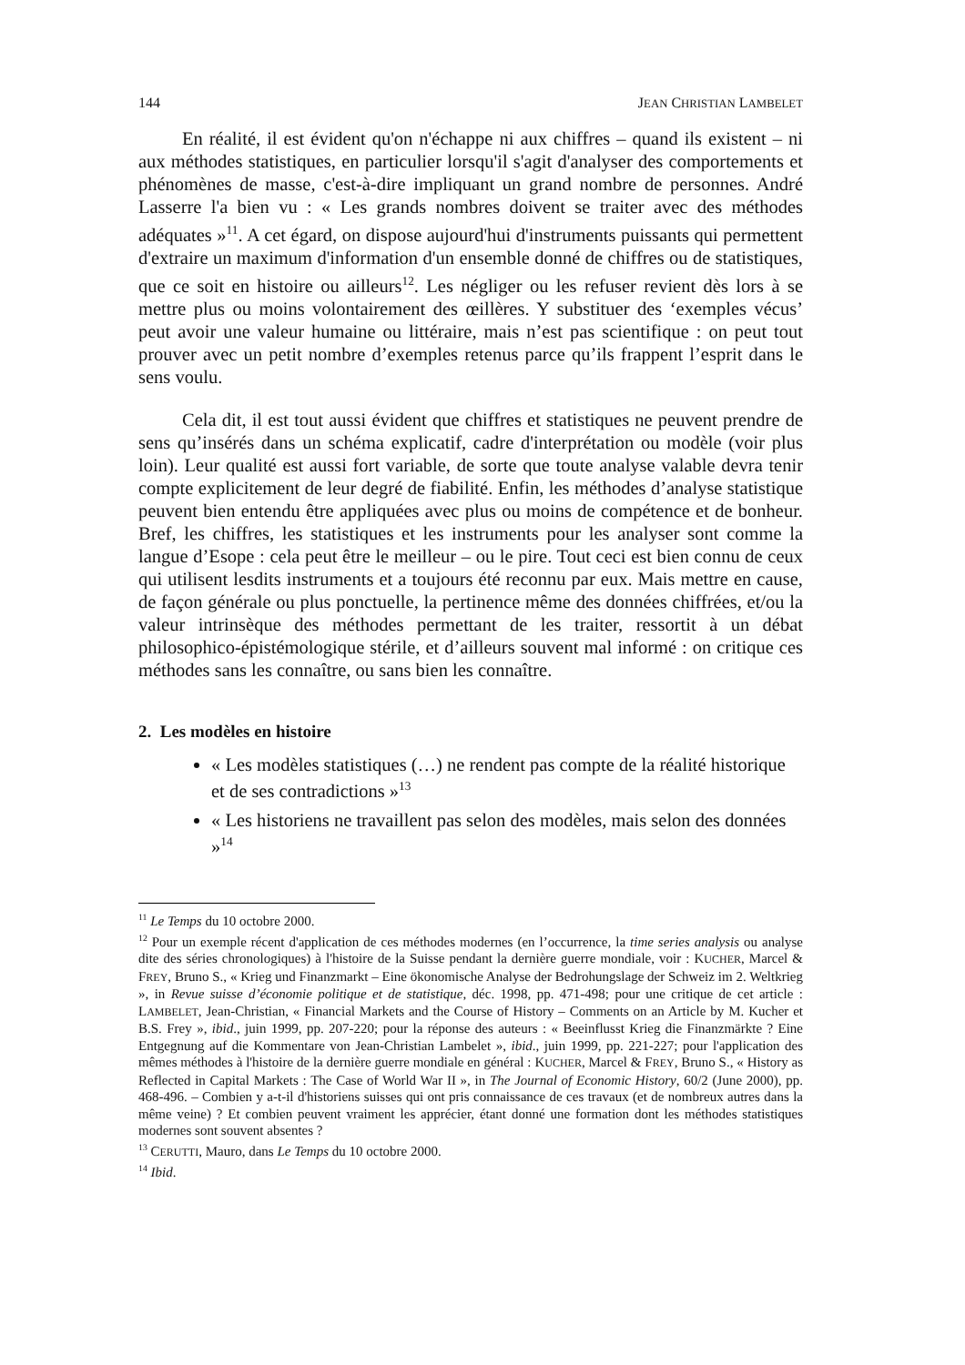144 JEAN CHRISTIAN LAMBELET
En réalité, il est évident qu'on n'échappe ni aux chiffres – quand ils existent – ni aux méthodes statistiques, en particulier lorsqu'il s'agit d'analyser des comportements et phénomènes de masse, c'est-à-dire impliquant un grand nombre de personnes. André Lasserre l'a bien vu : « Les grands nombres doivent se traiter avec des méthodes adéquates »<sup>11</sup>. A cet égard, on dispose aujourd'hui d'instruments puissants qui permettent d'extraire un maximum d'information d'un ensemble donné de chiffres ou de statistiques, que ce soit en histoire ou ailleurs<sup>12</sup>. Les négliger ou les refuser revient dès lors à se mettre plus ou moins volontairement des œillères. Y substituer des ‘exemples vécus’ peut avoir une valeur humaine ou littéraire, mais n’est pas scientifique : on peut tout prouver avec un petit nombre d’exemples retenus parce qu’ils frappent l’esprit dans le sens voulu.
Cela dit, il est tout aussi évident que chiffres et statistiques ne peuvent prendre de sens qu’insérés dans un schéma explicatif, cadre d'interprétation ou modèle (voir plus loin). Leur qualité est aussi fort variable, de sorte que toute analyse valable devra tenir compte explicitement de leur degré de fiabilité. Enfin, les méthodes d’analyse statistique peuvent bien entendu être appliquées avec plus ou moins de compétence et de bonheur. Bref, les chiffres, les statistiques et les instruments pour les analyser sont comme la langue d’Esope : cela peut être le meilleur – ou le pire. Tout ceci est bien connu de ceux qui utilisent lesdits instruments et a toujours été reconnu par eux. Mais mettre en cause, de façon générale ou plus ponctuelle, la pertinence même des données chiffrées, et/ou la valeur intrinsèque des méthodes permettant de les traiter, ressortit à un débat philosophico-épistémologique stérile, et d’ailleurs souvent mal informé : on critique ces méthodes sans les connaître, ou sans bien les connaître.
2. Les modèles en histoire
« Les modèles statistiques (…) ne rendent pas compte de la réalité historique et de ses contradictions »<sup>13</sup>
« Les historiens ne travaillent pas selon des modèles, mais selon des données »<sup>14</sup>
<sup>11</sup> Le Temps du 10 octobre 2000.
<sup>12</sup> Pour un exemple récent d'application de ces méthodes modernes (en l’occurrence, la time series analysis ou analyse dite des séries chronologiques) à l'histoire de la Suisse pendant la dernière guerre mondiale, voir : KUCHER, Marcel & FREY, Bruno S., « Krieg und Finanzmarkt – Eine ökonomische Analyse der Bedrohungslage der Schweiz im 2. Weltkrieg », in Revue suisse d’économie politique et de statistique, déc. 1998, pp. 471-498; pour une critique de cet article : LAMBELET, Jean-Christian, « Financial Markets and the Course of History – Comments on an Article by M. Kucher et B.S. Frey », ibid., juin 1999, pp. 207-220; pour la réponse des auteurs : « Beeinflusst Krieg die Finanzmärkte ? Eine Entgegnung auf die Kommentare von Jean-Christian Lambelet », ibid., juin 1999, pp. 221-227; pour l'application des mêmes méthodes à l'histoire de la dernière guerre mondiale en général : KUCHER, Marcel & FREY, Bruno S., « History as Reflected in Capital Markets : The Case of World War II », in The Journal of Economic History, 60/2 (June 2000), pp. 468-496. – Combien y a-t-il d'historiens suisses qui ont pris connaissance de ces travaux (et de nombreux autres dans la même veine) ? Et combien peuvent vraiment les apprécier, étant donné une formation dont les méthodes statistiques modernes sont souvent absentes ?
<sup>13</sup> CERUTTI, Mauro, dans Le Temps du 10 octobre 2000.
<sup>14</sup> Ibid.